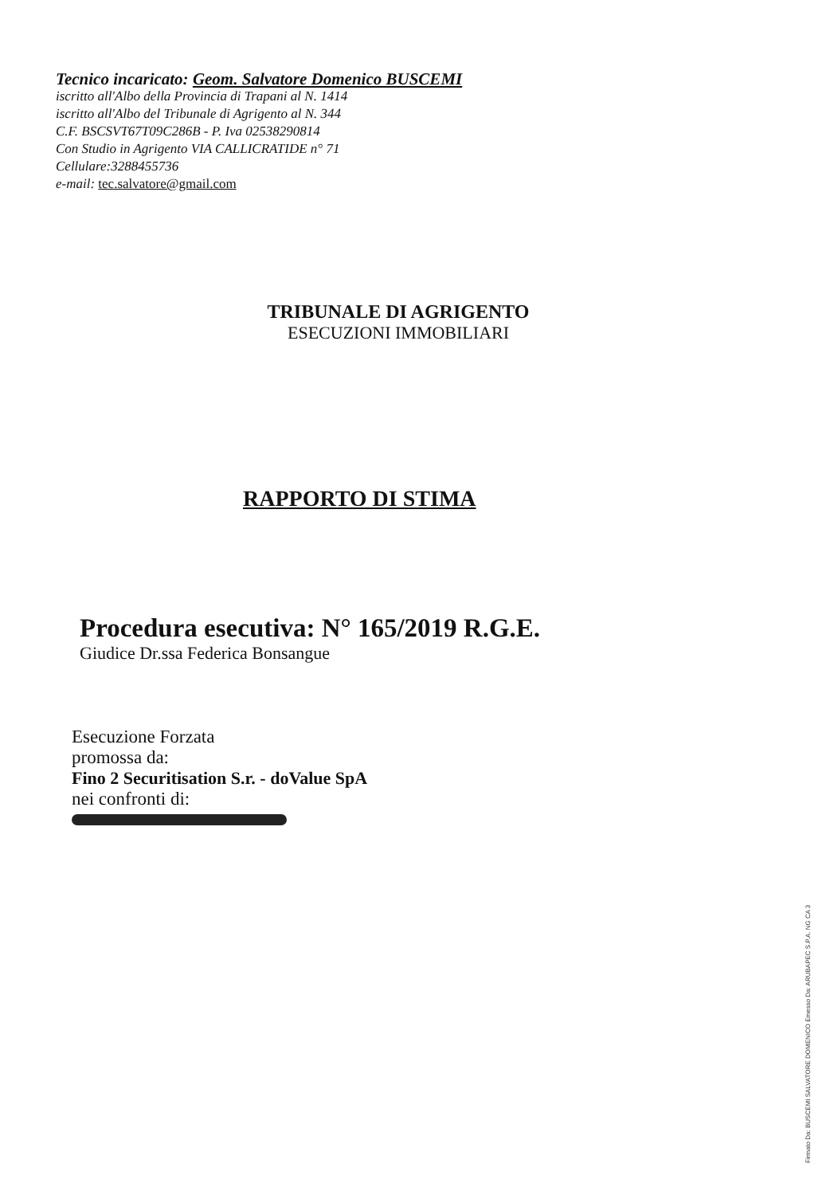Tecnico incaricato: Geom. Salvatore Domenico BUSCEMI
iscritto all'Albo della Provincia di Trapani al N. 1414
iscritto all'Albo del Tribunale di Agrigento al N. 344
C.F. BSCSVT67T09C286B - P. Iva 02538290814
Con Studio in Agrigento VIA CALLICRATIDE n° 71
Cellulare:3288455736
e-mail: tec.salvatore@gmail.com
TRIBUNALE DI AGRIGENTO
ESECUZIONI IMMOBILIARI
RAPPORTO DI STIMA
Procedura esecutiva: N° 165/2019 R.G.E.
Giudice Dr.ssa Federica Bonsangue
Esecuzione Forzata
promossa da:
Fino 2 Securitisation S.r. - doValue SpA
nei confronti di:
Firmato Da: BUSCEMI SALVATORE DOMENICO Emesso Da: ARUBAPEC S.P.A. NG CA 3